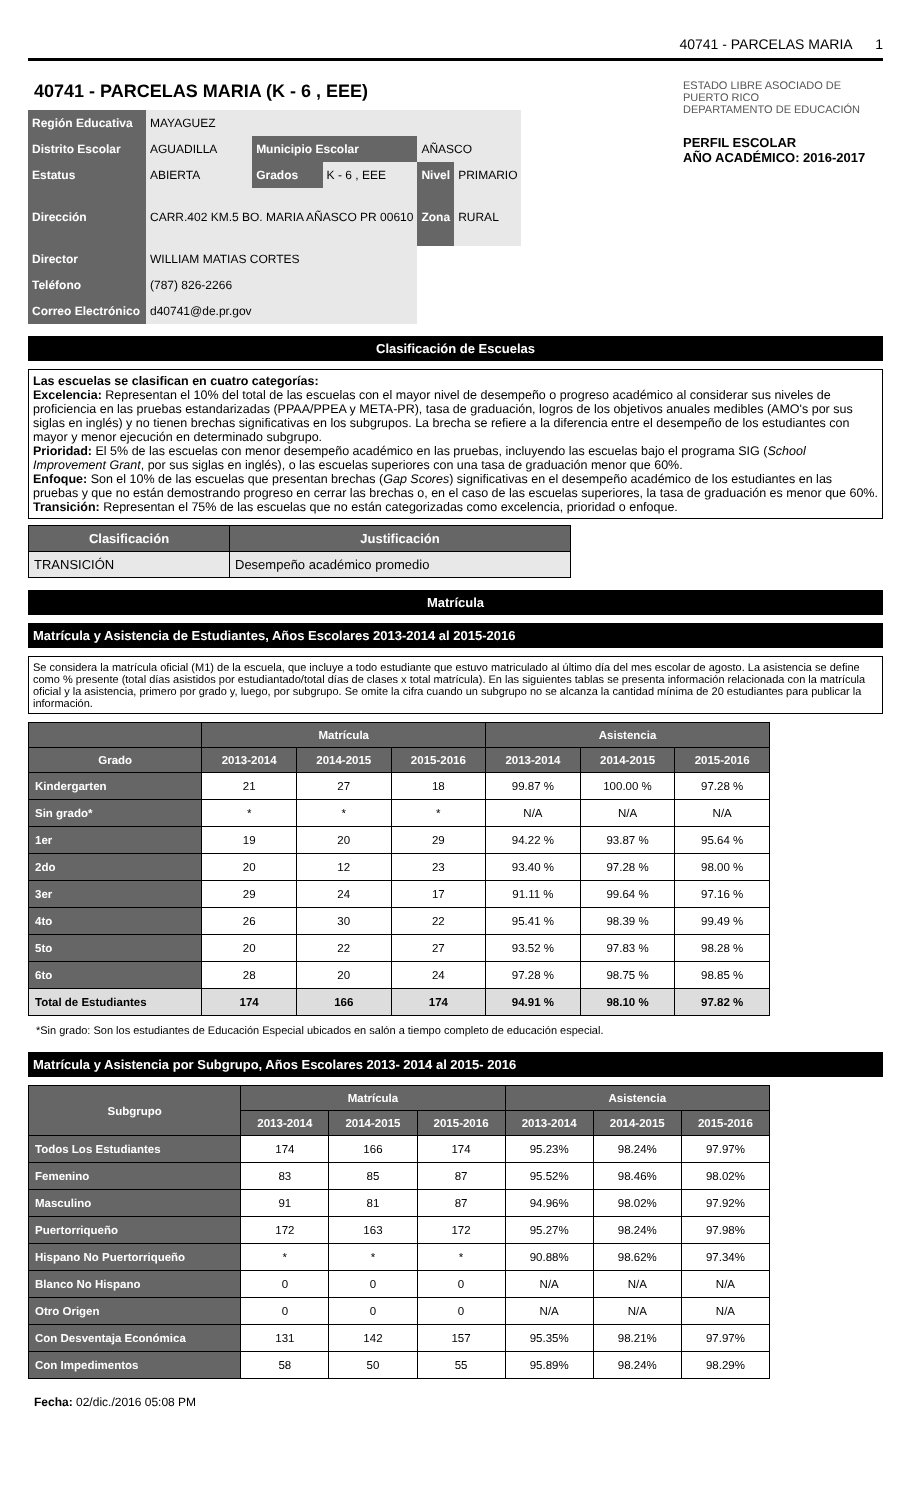40741 - PARCELAS MARIA 1
40741 - PARCELAS MARIA (K - 6 , EEE)
| Región Educativa | MAYAGUEZ | | | | |
| Distrito Escolar | AGUADILLA | Municipio Escolar | | AÑASCO | |
| Estatus | ABIERTA | Grados | K - 6 , EEE | Nivel | PRIMARIO |
| Dirección | CARR.402 KM.5 BO. MARIA AÑASCO PR 00610 | | | Zona | RURAL |
| Director | WILLIAM MATIAS CORTES | | | | |
| Teléfono | (787) 826-2266 | | | | |
| Correo Electrónico | d40741@de.pr.gov | | | | |
ESTADO LIBRE ASOCIADO DE
PUERTO RICO
DEPARTAMENTO DE EDUCACIÓN
PERFIL ESCOLAR
AÑO ACADÉMICO: 2016-2017
Clasificación de Escuelas
Las escuelas se clasifican en cuatro categorías:
Excelencia: Representan el 10% del total de las escuelas con el mayor nivel de desempeño o progreso académico al considerar sus niveles de proficiencia en las pruebas estandarizadas (PPAA/PPEA y META-PR), tasa de graduación, logros de los objetivos anuales medibles (AMO's por sus siglas en inglés) y no tienen brechas significativas en los subgrupos. La brecha se refiere a la diferencia entre el desempeño de los estudiantes con mayor y menor ejecución en determinado subgrupo.
Prioridad: El 5% de las escuelas con menor desempeño académico en las pruebas, incluyendo las escuelas bajo el programa SIG (School Improvement Grant, por sus siglas en inglés), o las escuelas superiores con una tasa de graduación menor que 60%.
Enfoque: Son el 10% de las escuelas que presentan brechas (Gap Scores) significativas en el desempeño académico de los estudiantes en las pruebas y que no están demostrando progreso en cerrar las brechas o, en el caso de las escuelas superiores, la tasa de graduación es menor que 60%.
Transición: Representan el 75% de las escuelas que no están categorizadas como excelencia, prioridad o enfoque.
| Clasificación | Justificación |
| --- | --- |
| TRANSICIÓN | Desempeño académico promedio |
Matrícula
Matrícula y Asistencia de Estudiantes, Años Escolares 2013-2014 al 2015-2016
Se considera la matrícula oficial (M1) de la escuela, que incluye a todo estudiante que estuvo matriculado al último día del mes escolar de agosto. La asistencia se define como % presente (total días asistidos por estudiantado/total días de clases x total matrícula). En las siguientes tablas se presenta información relacionada con la matrícula oficial y la asistencia, primero por grado y, luego, por subgrupo. Se omite la cifra cuando un subgrupo no se alcanza la cantidad mínima de 20 estudiantes para publicar la información.
| | Matrícula | | | Asistencia | | |
| --- | --- | --- | --- | --- | --- | --- |
| Grado | 2013-2014 | 2014-2015 | 2015-2016 | 2013-2014 | 2014-2015 | 2015-2016 |
| Kindergarten | 21 | 27 | 18 | 99.87 % | 100.00 % | 97.28 % |
| Sin grado* | * | * | * | N/A | N/A | N/A |
| 1er | 19 | 20 | 29 | 94.22 % | 93.87 % | 95.64 % |
| 2do | 20 | 12 | 23 | 93.40 % | 97.28 % | 98.00 % |
| 3er | 29 | 24 | 17 | 91.11 % | 99.64 % | 97.16 % |
| 4to | 26 | 30 | 22 | 95.41 % | 98.39 % | 99.49 % |
| 5to | 20 | 22 | 27 | 93.52 % | 97.83 % | 98.28 % |
| 6to | 28 | 20 | 24 | 97.28 % | 98.75 % | 98.85 % |
| Total de Estudiantes | 174 | 166 | 174 | 94.91 % | 98.10 % | 97.82 % |
*Sin grado: Son los estudiantes de Educación Especial ubicados en salón a tiempo completo de educación especial.
Matrícula y Asistencia por Subgrupo, Años Escolares 2013- 2014 al 2015- 2016
| Subgrupo | Matrícula | | | Asistencia | | |
| --- | --- | --- | --- | --- | --- | --- |
| | 2013-2014 | 2014-2015 | 2015-2016 | 2013-2014 | 2014-2015 | 2015-2016 |
| Todos Los Estudiantes | 174 | 166 | 174 | 95.23% | 98.24% | 97.97% |
| Femenino | 83 | 85 | 87 | 95.52% | 98.46% | 98.02% |
| Masculino | 91 | 81 | 87 | 94.96% | 98.02% | 97.92% |
| Puertorriqueño | 172 | 163 | 172 | 95.27% | 98.24% | 97.98% |
| Hispano No Puertorriqueño | * | * | * | 90.88% | 98.62% | 97.34% |
| Blanco No Hispano | 0 | 0 | 0 | N/A | N/A | N/A |
| Otro Origen | 0 | 0 | 0 | N/A | N/A | N/A |
| Con Desventaja Económica | 131 | 142 | 157 | 95.35% | 98.21% | 97.97% |
| Con Impedimentos | 58 | 50 | 55 | 95.89% | 98.24% | 98.29% |
Fecha: 02/dic./2016 05:08 PM